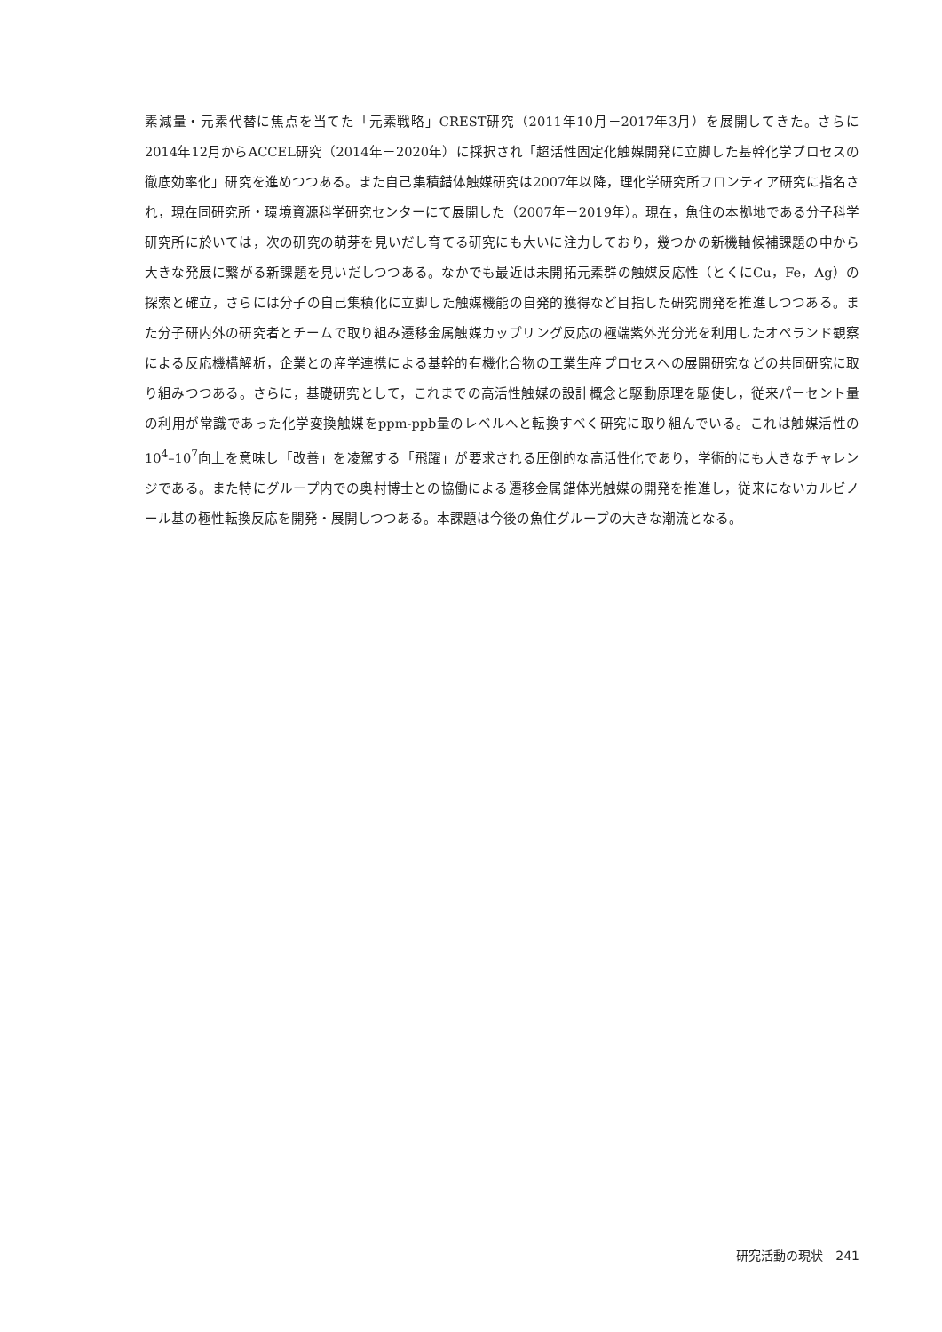素減量・元素代替に焦点を当てた「元素戦略」CREST研究（2011年10月－2017年3月）を展開してきた。さらに2014年12月からACCEL研究（2014年－2020年）に採択され「超活性固定化触媒開発に立脚した基幹化学プロセスの徹底効率化」研究を進めつつある。また自己集積錯体触媒研究は2007年以降，理化学研究所フロンティア研究に指名され，現在同研究所・環境資源科学研究センターにて展開した（2007年－2019年）。現在，魚住の本拠地である分子科学研究所に於いては，次の研究の萌芽を見いだし育てる研究にも大いに注力しており，幾つかの新機軸候補課題の中から大きな発展に繋がる新課題を見いだしつつある。なかでも最近は未開拓元素群の触媒反応性（とくにCu，Fe，Ag）の探索と確立，さらには分子の自己集積化に立脚した触媒機能の自発的獲得など目指した研究開発を推進しつつある。また分子研内外の研究者とチームで取り組み遷移金属触媒カップリング反応の極端紫外光分光を利用したオペランド観察による反応機構解析，企業との産学連携による基幹的有機化合物の工業生産プロセスへの展開研究などの共同研究に取り組みつつある。さらに，基礎研究として，これまでの高活性触媒の設計概念と駆動原理を駆使し，従来パーセント量の利用が常識であった化学変換触媒をppm-ppb量のレベルへと転換すべく研究に取り組んでいる。これは触媒活性の10<sup>4</sup>–10<sup>7</sup>向上を意味し「改善」を凌駕する「飛躍」が要求される圧倒的な高活性化であり，学術的にも大きなチャレンジである。また特にグループ内での奥村博士との協働による遷移金属錯体光触媒の開発を推進し，従来にないカルビノール基の極性転換反応を開発・展開しつつある。本課題は今後の魚住グループの大きな潮流となる。
研究活動の現状　241